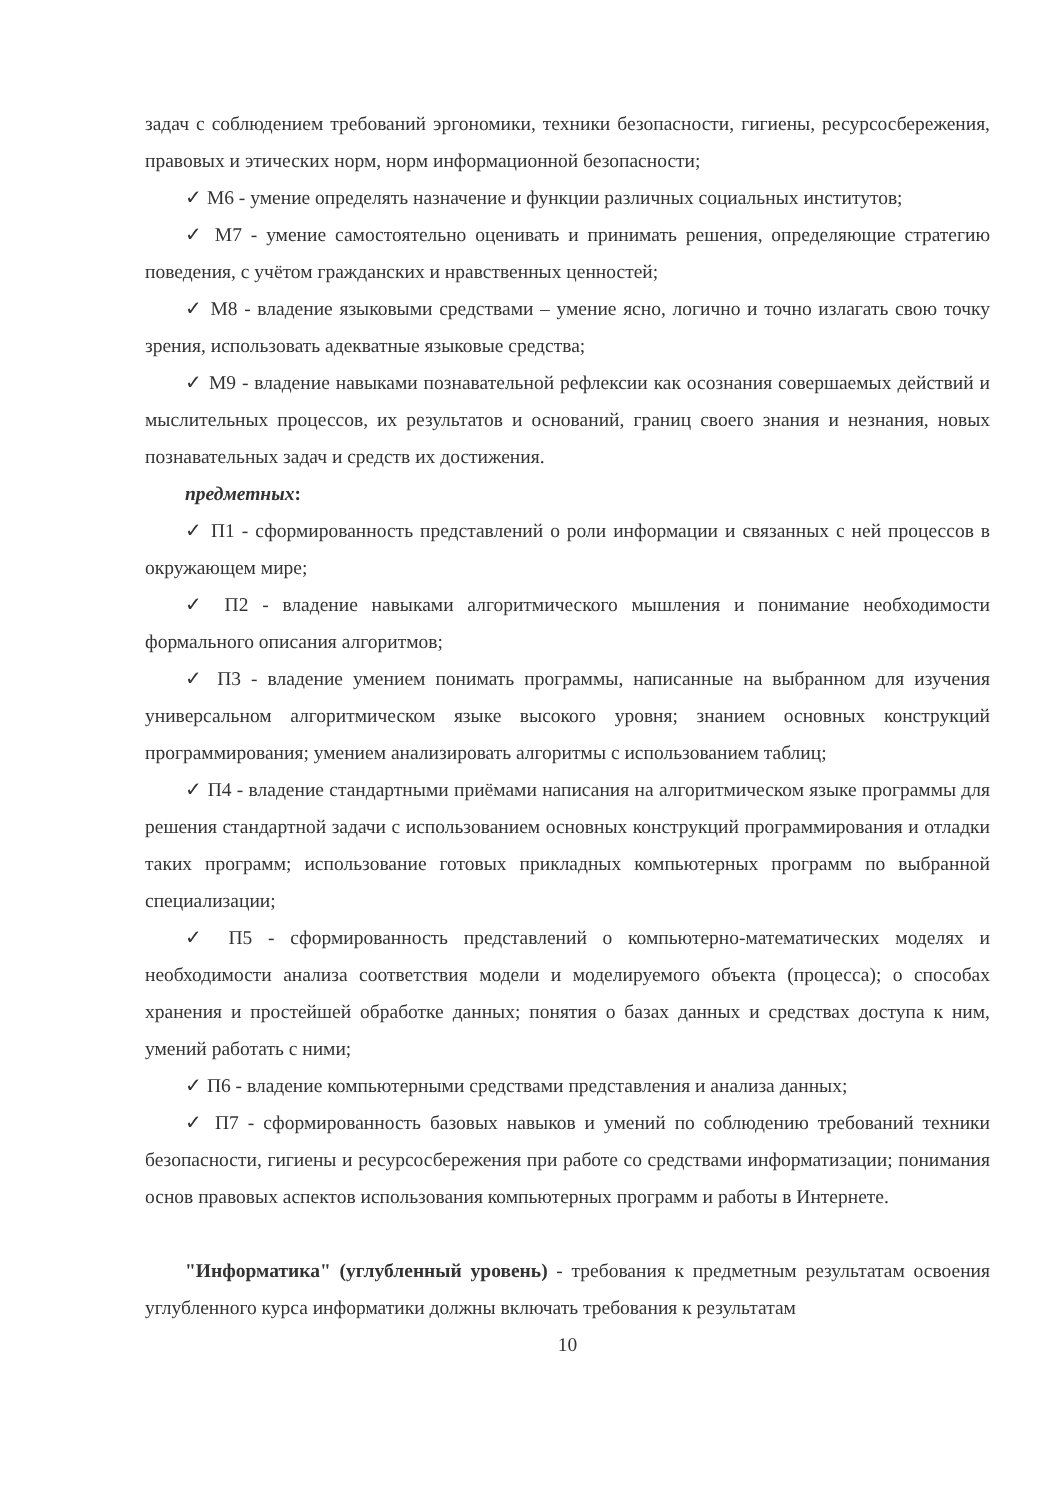задач с соблюдением требований эргономики, техники безопасности, гигиены, ресурсосбережения, правовых и этических норм, норм информационной безопасности;
✓ М6 - умение определять назначение и функции различных социальных институтов;
✓ М7 - умение самостоятельно оценивать и принимать решения, определяющие стратегию поведения, с учётом гражданских и нравственных ценностей;
✓ М8 - владение языковыми средствами – умение ясно, логично и точно излагать свою точку зрения, использовать адекватные языковые средства;
✓ М9 - владение навыками познавательной рефлексии как осознания совершаемых действий и мыслительных процессов, их результатов и оснований, границ своего знания и незнания, новых познавательных задач и средств их достижения.
предметных:
✓ П1 - сформированность представлений о роли информации и связанных с ней процессов в окружающем мире;
✓ П2 - владение навыками алгоритмического мышления и понимание необходимости формального описания алгоритмов;
✓ П3 - владение умением понимать программы, написанные на выбранном для изучения универсальном алгоритмическом языке высокого уровня; знанием основных конструкций программирования; умением анализировать алгоритмы с использованием таблиц;
✓ П4 - владение стандартными приёмами написания на алгоритмическом языке программы для решения стандартной задачи с использованием основных конструкций программирования и отладки таких программ; использование готовых прикладных компьютерных программ по выбранной специализации;
✓ П5 - сформированность представлений о компьютерно-математических моделях и необходимости анализа соответствия модели и моделируемого объекта (процесса); о способах хранения и простейшей обработке данных; понятия о базах данных и средствах доступа к ним, умений работать с ними;
✓ П6 - владение компьютерными средствами представления и анализа данных;
✓ П7 - сформированность базовых навыков и умений по соблюдению требований техники безопасности, гигиены и ресурсосбережения при работе со средствами информатизации; понимания основ правовых аспектов использования компьютерных программ и работы в Интернете.
"Информатика" (углубленный уровень) - требования к предметным результатам освоения углубленного курса информатики должны включать требования к результатам
10